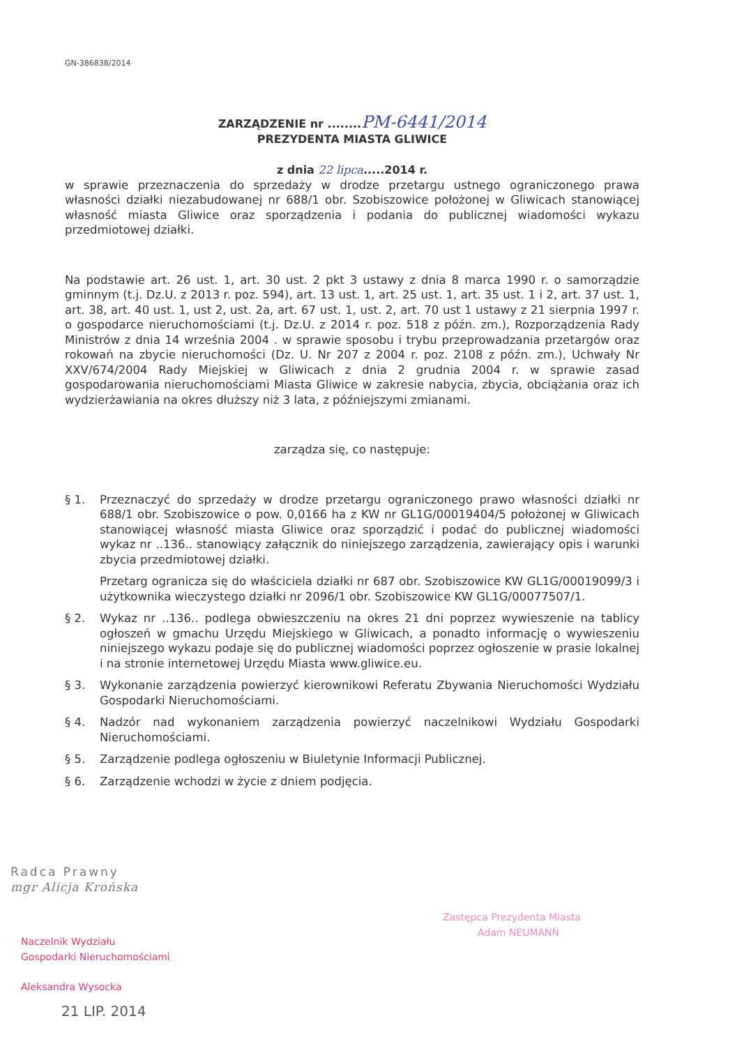GN-386838/2014
ZARZĄDZENIE nr ........PM-6441/2014
PREZYDENTA MIASTA GLIWICE
z dnia 22 lipca.....2014 r.
w sprawie przeznaczenia do sprzedaży w drodze przetargu ustnego ograniczonego prawa własności działki niezabudowanej nr 688/1 obr. Szobiszowice położonej w Gliwicach stanowiącej własność miasta Gliwice oraz sporządzenia i podania do publicznej wiadomości wykazu przedmiotowej działki.
Na podstawie art. 26 ust. 1, art. 30 ust. 2 pkt 3 ustawy z dnia 8 marca 1990 r. o samorządzie gminnym (t.j. Dz.U. z 2013 r. poz. 594), art. 13 ust. 1, art. 25 ust. 1, art. 35 ust. 1 i 2, art. 37 ust. 1, art. 38, art. 40 ust. 1, ust 2, ust. 2a, art. 67 ust. 1, ust. 2, art. 70 ust 1 ustawy z 21 sierpnia 1997 r. o gospodarce nieruchomościami (t.j. Dz.U. z 2014 r. poz. 518 z późn. zm.), Rozporządzenia Rady Ministrów z dnia 14 września 2004 . w sprawie sposobu i trybu przeprowadzania przetargów oraz rokowań na zbycie nieruchomości (Dz. U. Nr 207 z 2004 r. poz. 2108 z późn. zm.), Uchwały Nr XXV/674/2004 Rady Miejskiej w Gliwicach z dnia 2 grudnia 2004 r. w sprawie zasad gospodarowania nieruchomościami Miasta Gliwice w zakresie nabycia, zbycia, obciążania oraz ich wydzierżawiania na okres dłuższy niż 3 lata, z późniejszymi zmianami.
zarządza się, co następuje:
§ 1. Przeznaczyć do sprzedaży w drodze przetargu ograniczonego prawo własności działki nr 688/1 obr. Szobiszowice o pow. 0,0166 ha z KW nr GL1G/00019404/5 położonej w Gliwicach stanowiącej własność miasta Gliwice oraz sporządzić i podać do publicznej wiadomości wykaz nr ..136.. stanowiący załącznik do niniejszego zarządzenia, zawierający opis i warunki zbycia przedmiotowej działki.
Przetarg ogranicza się do właściciela działki nr 687 obr. Szobiszowice KW GL1G/00019099/3 i użytkownika wieczystego działki nr 2096/1 obr. Szobiszowice KW GL1G/00077507/1.
§ 2. Wykaz nr ..136.. podlega obwieszczeniu na okres 21 dni poprzez wywieszenie na tablicy ogłoszeń w gmachu Urzędu Miejskiego w Gliwicach, a ponadto informację o wywieszeniu niniejszego wykazu podaje się do publicznej wiadomości poprzez ogłoszenie w prasie lokalnej i na stronie internetowej Urzędu Miasta www.gliwice.eu.
§ 3. Wykonanie zarządzenia powierzyć kierownikowi Referatu Zbywania Nieruchomości Wydziału Gospodarki Nieruchomościami.
§ 4. Nadzór nad wykonaniem zarządzenia powierzyć naczelnikowi Wydziału Gospodarki Nieruchomościami.
§ 5. Zarządzenie podlega ogłoszeniu w Biuletynie Informacji Publicznej.
§ 6. Zarządzenie wchodzi w życie z dniem podjęcia.
Radca Prawny
mgr Alicja Krońska
Naczelnik Wydziału
Gospodarki Nieruchomościami
Aleksandra Wysocka
21 LIP. 2014
Zastępca Prezydenta Miasta
Adam NEUMANN